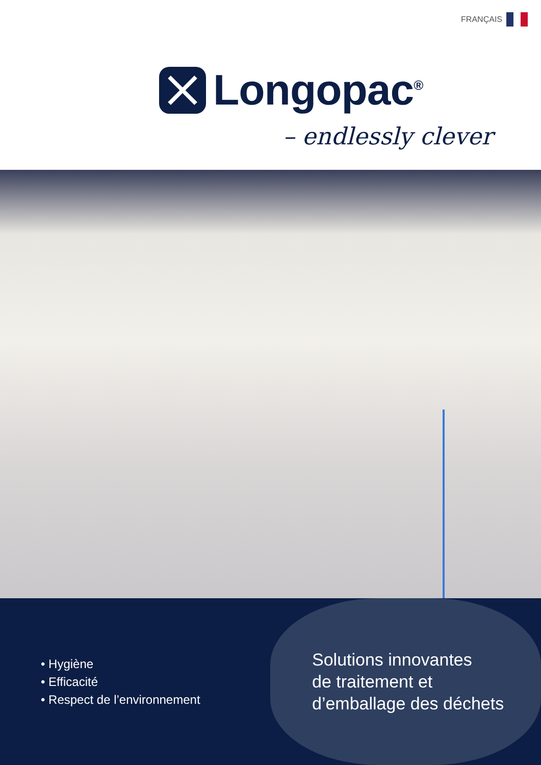FRANÇAIS
Longopac<sup>®</sup>
– endlessly clever
• Hygiène
• Efficacité
• Respect de l’environnement
Solutions innovantes
de traitement et
d’emballage des déchets